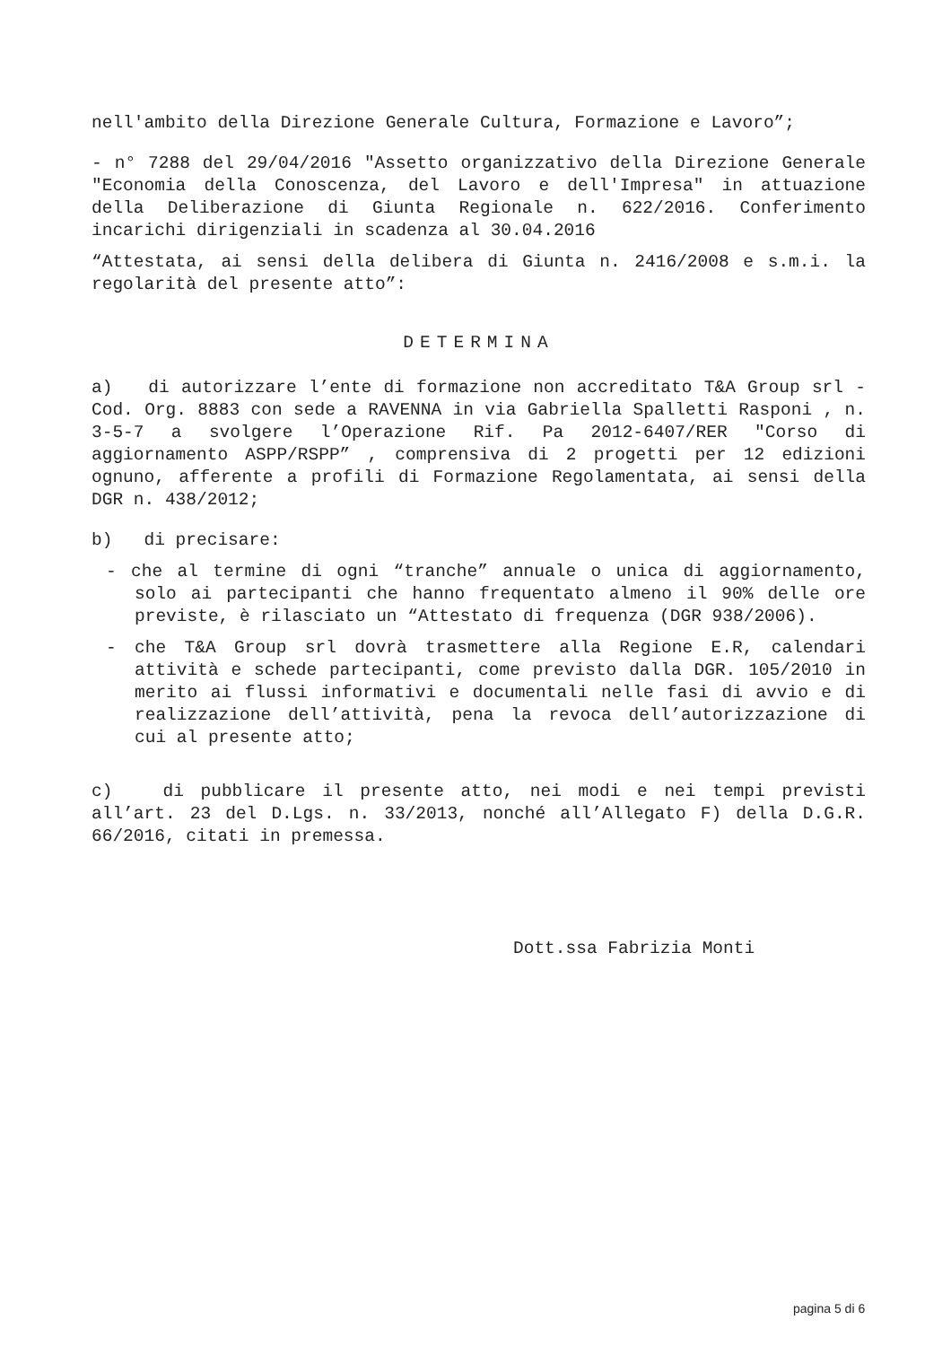nell'ambito della Direzione Generale Cultura, Formazione e Lavoro”;
- n° 7288 del 29/04/2016 "Assetto organizzativo della Direzione Generale "Economia della Conoscenza, del Lavoro e dell'Impresa" in attuazione della Deliberazione di Giunta Regionale n. 622/2016. Conferimento incarichi dirigenziali in scadenza al 30.04.2016
“Attestata, ai sensi della delibera di Giunta n. 2416/2008 e s.m.i. la regolarità del presente atto”:
DETERMINA
a) di autorizzare l’ente di formazione non accreditato T&A Group srl - Cod. Org. 8883 con sede a RAVENNA in via Gabriella Spalletti Rasponi , n. 3-5-7 a svolgere l’Operazione Rif. Pa 2012-6407/RER "Corso di aggiornamento ASPP/RSPP” , comprensiva di 2 progetti per 12 edizioni ognuno, afferente a profili di Formazione Regolamentata, ai sensi della DGR n. 438/2012;
b) di precisare:
- che al termine di ogni “tranche” annuale o unica di aggiornamento, solo ai partecipanti che hanno frequentato almeno il 90% delle ore previste, è rilasciato un “Attestato di frequenza (DGR 938/2006).
- che T&A Group srl dovrà trasmettere alla Regione E.R, calendari attività e schede partecipanti, come previsto dalla DGR. 105/2010 in merito ai flussi informativi e documentali nelle fasi di avvio e di realizzazione dell’attività, pena la revoca dell’autorizzazione di cui al presente atto;
c) di pubblicare il presente atto, nei modi e nei tempi previsti all’art. 23 del D.Lgs. n. 33/2013, nonché all’Allegato F) della D.G.R. 66/2016, citati in premessa.
Dott.ssa Fabrizia Monti
pagina 5 di 6